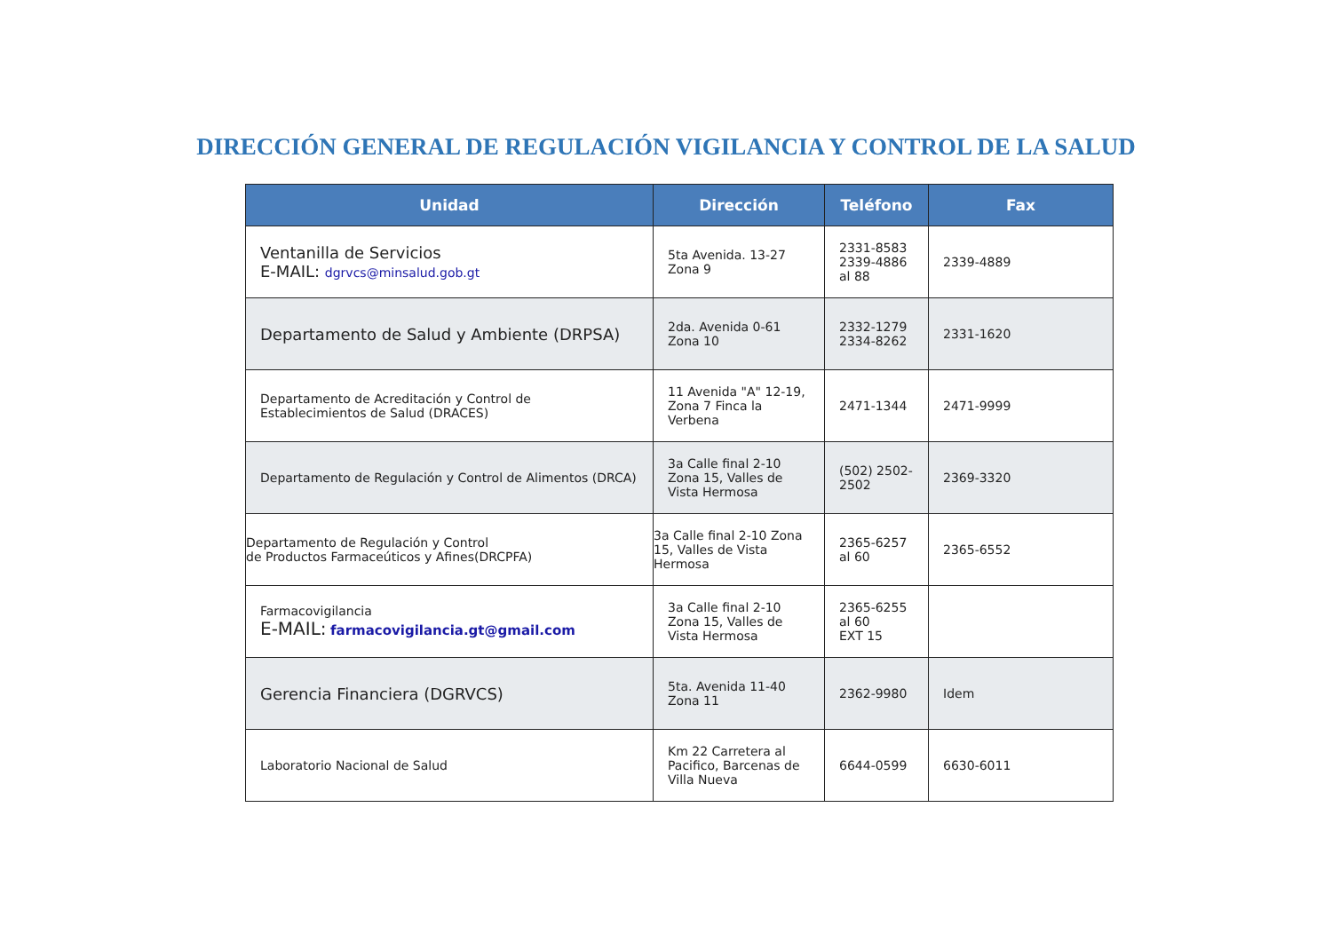DIRECCIÓN GENERAL DE REGULACIÓN VIGILANCIA Y CONTROL DE LA SALUD
| Unidad | Dirección | Teléfono | Fax |
| --- | --- | --- | --- |
| Ventanilla de Servicios E-MAIL: dgrvcs@minsalud.gob.gt | 5ta Avenida. 13-27 Zona 9 | 2331-8583 2339-4886 al 88 | 2339-4889 |
| Departamento de Salud y Ambiente (DRPSA) | 2da. Avenida 0-61 Zona 10 | 2332-1279 2334-8262 | 2331-1620 |
| Departamento de Acreditación y Control de Establecimientos de Salud (DRACES) | 11 Avenida "A" 12-19, Zona 7 Finca la Verbena | 2471-1344 | 2471-9999 |
| Departamento de Regulación y Control de Alimentos (DRCA) | 3a Calle final 2-10 Zona 15, Valles de Vista Hermosa | (502) 2502-2502 | 2369-3320 |
| Departamento de Regulación y Control de Productos Farmaceúticos y Afines(DRCPFA) | 3a Calle final 2-10 Zona 15, Valles de Vista Hermosa | 2365-6257 al 60 | 2365-6552 |
| Farmacovigilancia E-MAIL: farmacovigilancia.gt@gmail.com | 3a Calle final 2-10 Zona 15, Valles de Vista Hermosa | 2365-6255 al 60 EXT 15 | |
| Gerencia Financiera (DGRVCS) | 5ta. Avenida 11-40 Zona 11 | 2362-9980 | Idem |
| Laboratorio Nacional de Salud | Km 22 Carretera al Pacifico, Barcenas de Villa Nueva | 6644-0599 | 6630-6011 |